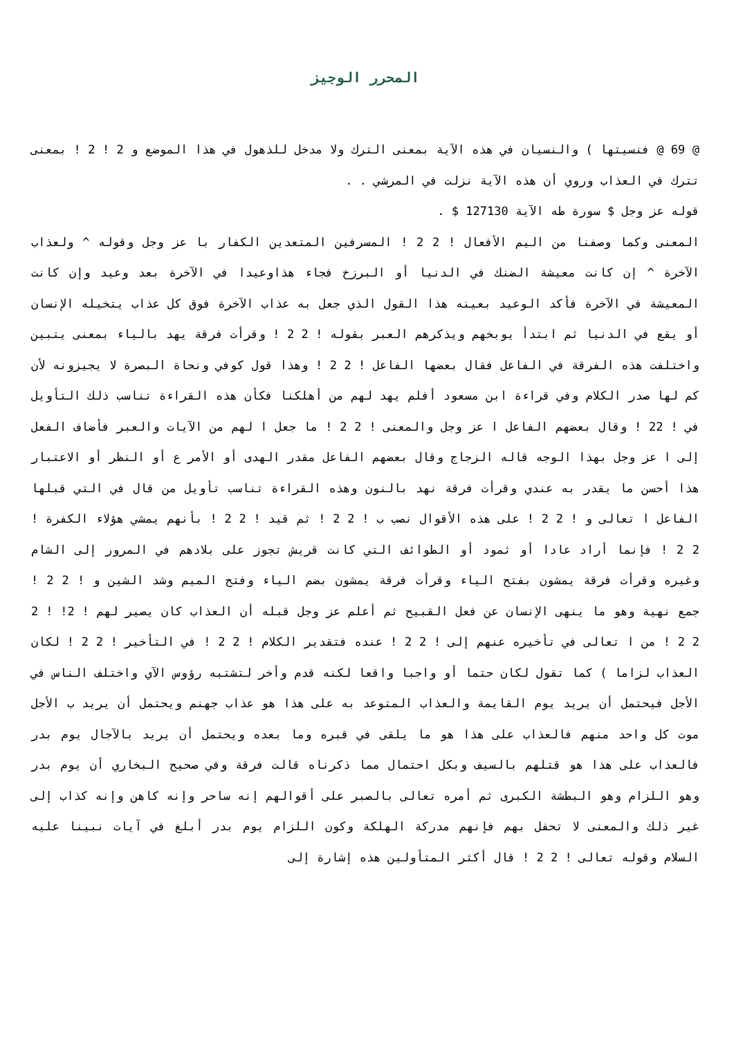المحرر الوجيز
@ 69 @ فنسيتها ) والنسيان في هذه الآية بمعنى الترك ولا مدخل للذهول في هذا الموضع و 2 ! 2 ! بمعنى تترك في العذاب وروي أن هذه الآية نزلت في المرشي . .
قوله عز وجل $ سورة طه الآية 127130 $ .
المعنى وكما وصفنا من اليم الأفعال ! 2 2 ! المسرفين المتعدين الكفار با عز وجل وقوله ^ ولعذاب الآخرة ^ إن كانت معيشة الضنك في الدنيا أو البرزخ فجاء هذاوعيدا في الآخرة بعد وعيد وإن كانت المعيشة في الآخرة فأكد الوعيد بعينه هذا القول الذي جعل به عذاب الآخرة فوق كل عذاب يتخيله الإنسان أو يقع في الدنيا ثم ابتدأ يوبخهم ويذكرهم العبر بقوله ! 2 2 ! وقرأت فرقة يهد بالياء بمعنى يتبين واختلفت هذه الفرقة في الفاعل فقال بعضها الفاعل ! 2 2 ! وهذا قول كوفي ونحاة البصرة لا يجيزونه لأن كم لها صدر الكلام وفي قراءة ابن مسعود أفلم يهد لهم من أهلكنا فكأن هذه القراءة تناسب ذلك التأويل في ! 22 ! وقال بعضهم الفاعل ا عز وجل والمعنى ! 2 2 ! ما جعل ا لهم من الآيات والعبر فأضاف الفعل إلى ا عز وجل بهذا الوجه قاله الزجاج وقال بعضهم الفاعل مقدر الهدى أو الأمر ع أو النظر أو الاعتبار هذا أحسن ما يقدر به عندي وقرأت فرقة نهد بالنون وهذه القراءة تناسب تأويل من قال في التي قبلها الفاعل ا تعالى و ! 2 2 ! على هذه الأقوال نصب ب ! 2 2 ! ثم قيد ! 2 2 ! بأنهم يمشي هؤلاء الكفرة ! 2 2 ! فإنما أراد عادا أو ثمود أو الطوائف التي كانت قريش تجوز على بلادهم في المرور إلى الشام وغيره وقرأت فرقة يمشون بفتح الياء وقرأت فرقة يمشون بضم الياء وفتح الميم وشد الشين و ! 2 2 ! جمع نهية وهو ما ينهى الإنسان عن فعل القبيح ثم أعلم عز وجل قبله أن العذاب كان يصير لهم ! 2! ! 2 2 2 ! من ا تعالى في تأخيره عنهم إلى ! 2 2 ! عنده فتقدير الكلام ! 2 2 ! في التأخير ! 2 2 ! لكان العذاب لزاما ) كما تقول لكان حتما أو واجبا واقعا لكنه قدم وأخر لتشتبه رؤوس الآي واختلف الناس في الأجل فيحتمل أن يريد يوم القايمة والعذاب المتوعد به على هذا هو عذاب جهنم ويحتمل أن يريد ب الأجل موت كل واحد منهم فالعذاب على هذا هو ما يلقى في قبره وما بعده ويحتمل أن يريد بالآجال يوم بدر فالعذاب على هذا هو قتلهم بالسيف وبكل احتمال مما ذكرناه قالت فرقة وفي صحيح البخاري أن يوم بدر وهو اللزام وهو البطشة الكبرى ثم أمره تعالى بالصبر على أقوالهم إنه ساحر وإنه كاهن وإنه كذاب إلى غير ذلك والمعنى لا تحفل بهم فإنهم مدركة الهلكة وكون اللزام يوم بدر أبلغ في آيات نبينا عليه السلام وقوله تعالى ! 2 2 ! قال أكثر المتأولين هذه إشارة إلى